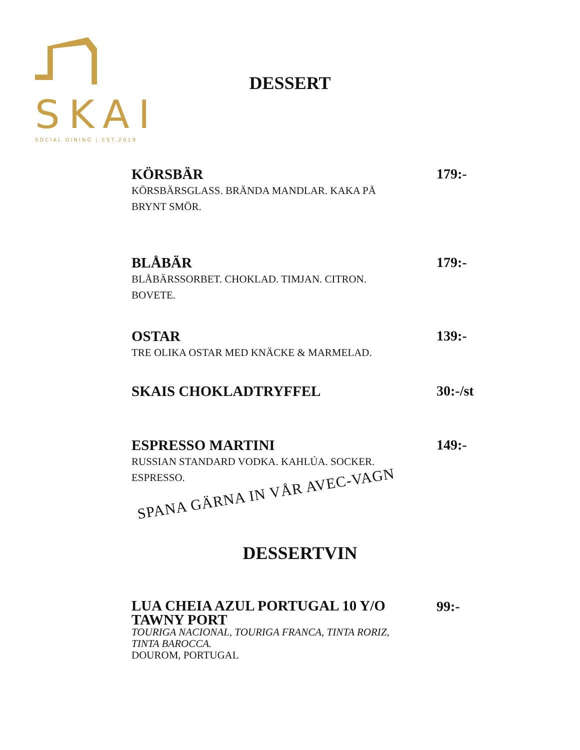SKAI
SOCIAL DINING | EST.2019
DESSERT
KÖRSBÄR
KÖRSBÄRSGLASS. BRÄNDA MANDLAR. KAKA PÅ
BRYNT SMÖR.
179:-
BLÅBÄR
BLÅBÄRSSORBET. CHOKLAD. TIMJAN. CITRON.
BOVETE.
179:-
OSTAR
TRE OLIKA OSTAR MED KNÄCKE & MARMELAD.
139:-
SKAIS CHOKLADTRYFFEL 30:-/st
ESPRESSO MARTINI
RUSSIAN STANDARD VODKA. KAHLÚA. SOCKER.
ESPRESSO.
149:-
SPANA GÄRNA IN VÅR AVEC-VAGN
DESSERTVIN
LUA CHEIA AZUL PORTUGAL 10 Y/O
TAWNY PORT
TOURIGA NACIONAL, TOURIGA FRANCA, TINTA RORIZ,
TINTA BAROCCA.
DOUROM, PORTUGAL
99:-